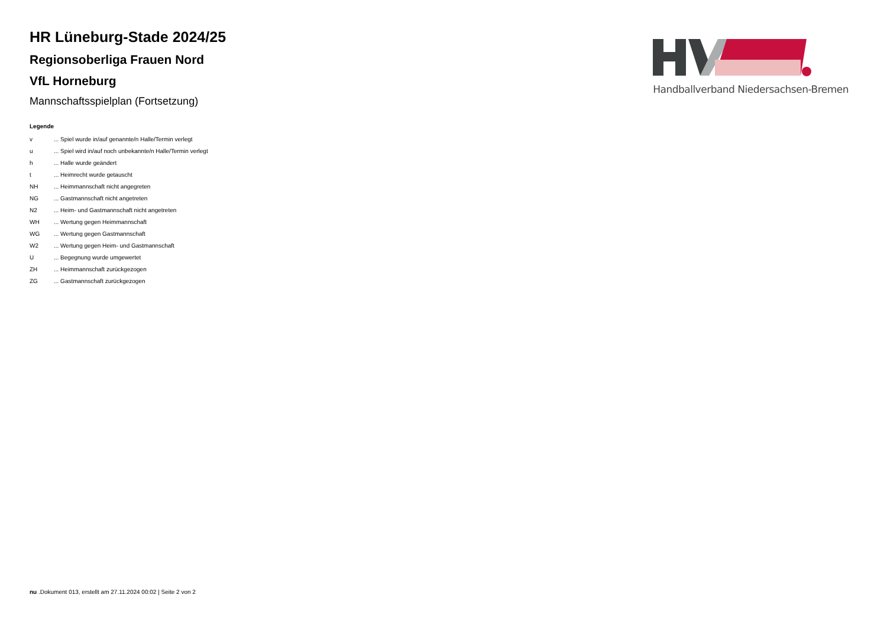HR Lüneburg-Stade 2024/25
Regionsoberliga Frauen Nord
VfL Horneburg
Mannschaftsspielplan (Fortsetzung)
Handballverband Niedersachsen-Bremen
Legende
| v | ... Spiel wurde in/auf genannte/n Halle/Termin verlegt |
| u | ... Spiel wird in/auf noch unbekannte/n Halle/Termin verlegt |
| h | ... Halle wurde geändert |
| t | ... Heimrecht wurde getauscht |
| NH | ... Heimmannschaft nicht angegreten |
| NG | ... Gastmannschaft nicht angetreten |
| N2 | ... Heim- und Gastmannschaft nicht angetreten |
| WH | ... Wertung gegen Heimmannschaft |
| WG | ... Wertung gegen Gastmannschaft |
| W2 | ... Wertung gegen Heim- und Gastmannschaft |
| U | ... Begegnung wurde umgewertet |
| ZH | ... Heimmannschaft zurückgezogen |
| ZG | ... Gastmannschaft zurückgezogen |
nu .Dokument 013, erstellt am 27.11.2024 00:02 | Seite 2 von 2